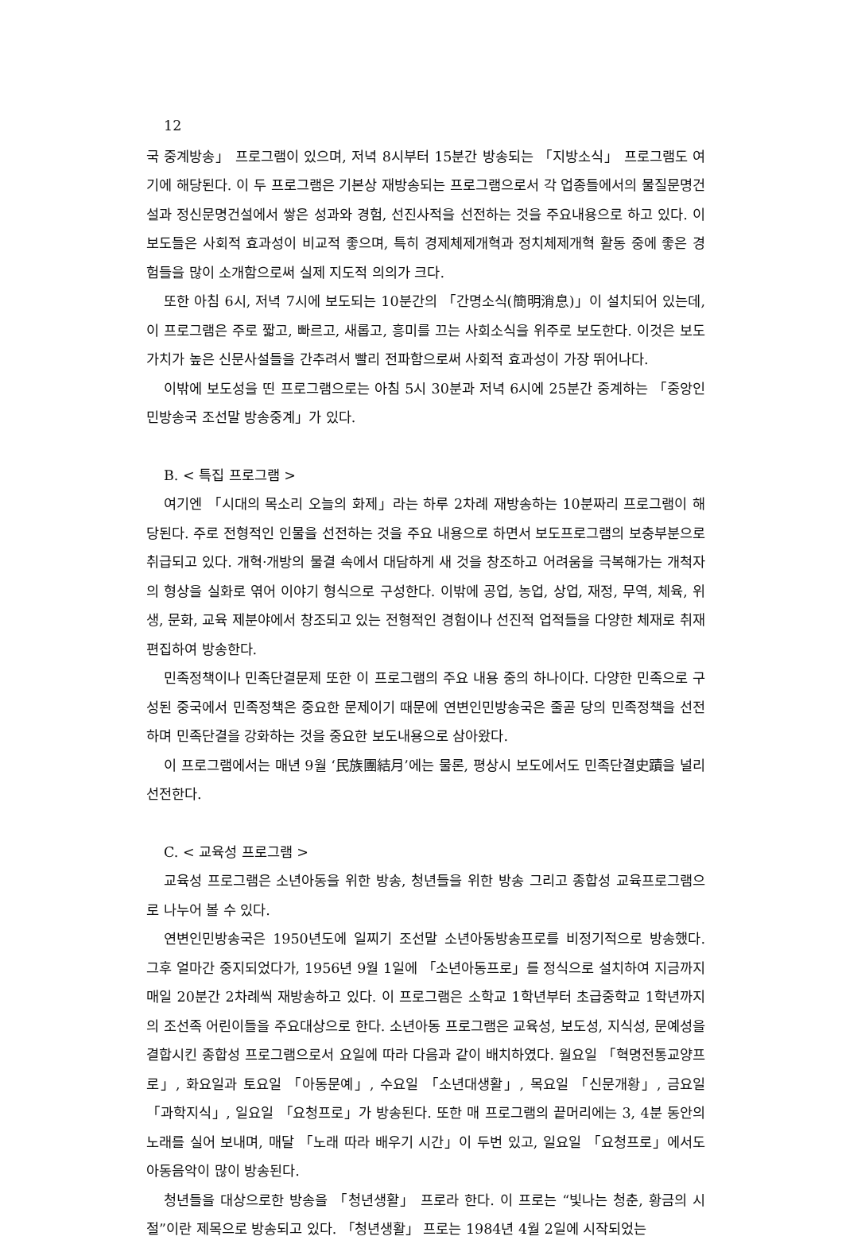12
국 중계방송」 프로그램이 있으며, 저녁 8시부터 15분간 방송되는 「지방소식」 프로그램도 여기에 해당된다. 이 두 프로그램은 기본상 재방송되는 프로그램으로서 각 업종들에서의 물질문명건설과 정신문명건설에서 쌓은 성과와 경험, 선진사적을 선전하는 것을 주요내용으로 하고 있다. 이 보도들은 사회적 효과성이 비교적 좋으며, 특히 경제체제개혁과 정치체제개혁 활동 중에 좋은 경험들을 많이 소개함으로써 실제 지도적 의의가 크다.
또한 아침 6시, 저녁 7시에 보도되는 10분간의 「간명소식(簡明消息)」이 설치되어 있는데, 이 프로그램은 주로 짧고, 빠르고, 새롭고, 흥미를 끄는 사회소식을 위주로 보도한다. 이것은 보도가치가 높은 신문사설들을 간추려서 빨리 전파함으로써 사회적 효과성이 가장 뛰어나다.
이밖에 보도성을 띤 프로그램으로는 아침 5시 30분과 저녁 6시에 25분간 중계하는 「중앙인민방송국 조선말 방송중계」가 있다.
B. < 특집 프로그램 >
여기엔 「시대의 목소리 오늘의 화제」라는 하루 2차례 재방송하는 10분짜리 프로그램이 해당된다. 주로 전형적인 인물을 선전하는 것을 주요 내용으로 하면서 보도프로그램의 보충부분으로 취급되고 있다. 개혁·개방의 물결 속에서 대담하게 새 것을 창조하고 어려움을 극복해가는 개척자의 형상을 실화로 엮어 이야기 형식으로 구성한다. 이밖에 공업, 농업, 상업, 재정, 무역, 체육, 위생, 문화, 교육 제분야에서 창조되고 있는 전형적인 경험이나 선진적 업적들을 다양한 체재로 취재 편집하여 방송한다.
민족정책이나 민족단결문제 또한 이 프로그램의 주요 내용 중의 하나이다. 다양한 민족으로 구성된 중국에서 민족정책은 중요한 문제이기 때문에 연변인민방송국은 줄곧 당의 민족정책을 선전하며 민족단결을 강화하는 것을 중요한 보도내용으로 삼아왔다.
이 프로그램에서는 매년 9월 ‘民族團結月’에는 물론, 평상시 보도에서도 민족단결史蹟을 널리 선전한다.
C. < 교육성 프로그램 >
교육성 프로그램은 소년아동을 위한 방송, 청년들을 위한 방송 그리고 종합성 교육프로그램으로 나누어 볼 수 있다.
연변인민방송국은 1950년도에 일찌기 조선말 소년아동방송프로를 비정기적으로 방송했다. 그후 얼마간 중지되었다가, 1956년 9월 1일에 「소년아동프로」를 정식으로 설치하여 지금까지 매일 20분간 2차례씩 재방송하고 있다. 이 프로그램은 소학교 1학년부터 초급중학교 1학년까지의 조선족 어린이들을 주요대상으로 한다. 소년아동 프로그램은 교육성, 보도성, 지식성, 문예성을 결합시킨 종합성 프로그램으로서 요일에 따라 다음과 같이 배치하였다. 월요일 「혁명전통교양프로」, 화요일과 토요일 「아동문예」, 수요일 「소년대생활」, 목요일 「신문개황」, 금요일 「과학지식」, 일요일 「요청프로」가 방송된다. 또한 매 프로그램의 끝머리에는 3, 4분 동안의 노래를 실어 보내며, 매달 「노래 따라 배우기 시간」이 두번 있고, 일요일 「요청프로」에서도 아동음악이 많이 방송된다.
청년들을 대상으로한 방송을 「청년생활」 프로라 한다. 이 프로는 “빛나는 청춘, 황금의 시절”이란 제목으로 방송되고 있다. 「청년생활」 프로는 1984년 4월 2일에 시작되었는